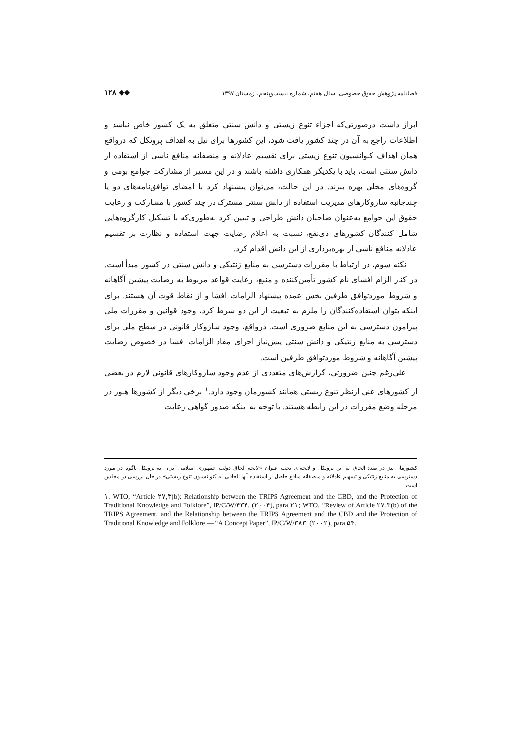فصلنامه پژوهش حقوق خصوصی، سال هفتم، شماره بیست‌وپنجم، زمستان ۱۳۹۷ ◆◆ ۱۲۸
ابراز داشت درصورتی‌که اجزاء تنوع زیستی و دانش سنتی متعلق به یک کشور خاص نباشد و اطلاعات راجع به آن در چند کشور یافت شود، این کشورها برای نیل به اهداف پروتکل که درواقع همان اهداف کنوانسیون تنوع زیستی برای تقسیم عادلانه و منصفانه منافع ناشی از استفاده از دانش سنتی است، باید با یکدیگر همکاری داشته باشند و در این مسیر از مشارکت جوامع بومی و گروه‌های محلی بهره ببرند. در این حالت، می‌توان پیشنهاد کرد با امضای توافق‌نامه‌های دو یا چندجانبه سازوکارهای مدیریت استفاده از دانش سنتی مشترک در چند کشور با مشارکت و رعایت حقوق این جوامع به‌عنوان صاحبان دانش طراحی و تبیین کرد به‌طوری‌که با تشکیل کارگروه‌هایی شامل کنندگان کشورهای ذی‌نفع، نسبت به اعلام رضایت جهت استفاده و نظارت بر تقسیم عادلانه منافع ناشی از بهره‌برداری از این دانش اقدام کرد.
نکته سوم، در ارتباط با مقررات دسترسی به منابع ژنتیکی و دانش سنتی در کشور مبدأ است. در کنار الزام افشای نام کشور تأمین‌کننده و منبع، رعایت قواعد مربوط به رضایت پیشین آگاهانه و شروط موردتوافق طرفین بخش عمده پیشنهاد الزامات افشا و از نقاط قوت آن هستند. برای اینکه بتوان استفاده‌کنندگان را ملزم به تبعیت از این دو شرط کرد، وجود قوانین و مقررات ملی پیرامون دسترسی به این منابع ضروری است. درواقع، وجود سازوکار قانونی در سطح ملی برای دسترسی به منابع ژنتیکی و دانش سنتی پیش‌نیاز اجرای مفاد الزامات افشا در خصوص رضایت پیشین آگاهانه و شروط موردتوافق طرفین است.
علی‌رغم چنین ضرورتی، گزارش‌های متعددی از عدم وجود سازوکارهای قانونی لازم در بعضی از کشورهای غنی ازنظر تنوع زیستی همانند کشورمان وجود دارد.<sup>۱</sup> برخی دیگر از کشورها هنوز در مرحله وضع مقررات در این رابطه هستند. با توجه به اینکه صدور گواهی رعایت
کشورمان نیز در صدد الحاق به این پروتکل و لایحه‌ای تحت عنوان «لایحه الحاق دولت جمهوری اسلامی ایران به پروتکل ناگویا در مورد دسترسی به منابع ژنتیکی و تسهیم عادلانه و منصفانه منافع حاصل از استفاده آنها الحاقی به کنوانسیون تنوع زیستی» در حال بررسی در مجلس است.
۱. WTO, “Article ۲۷,۳(b): Relationship between the TRIPS Agreement and the CBD, and the Protection of Traditional Knowledge and Folklore”, IP/C/W/۴۳۴, (۲۰۰۴), para ۲۱; WTO, “Review of Article ۲۷,۳(b) of the TRIPS Agreement, and the Relationship between the TRIPS Agreement and the CBD and the Protection of Traditional Knowledge and Folklore — “A Concept Paper”, IP/C/W/۳۸۳, (۲۰۰۲), para ۵۴.